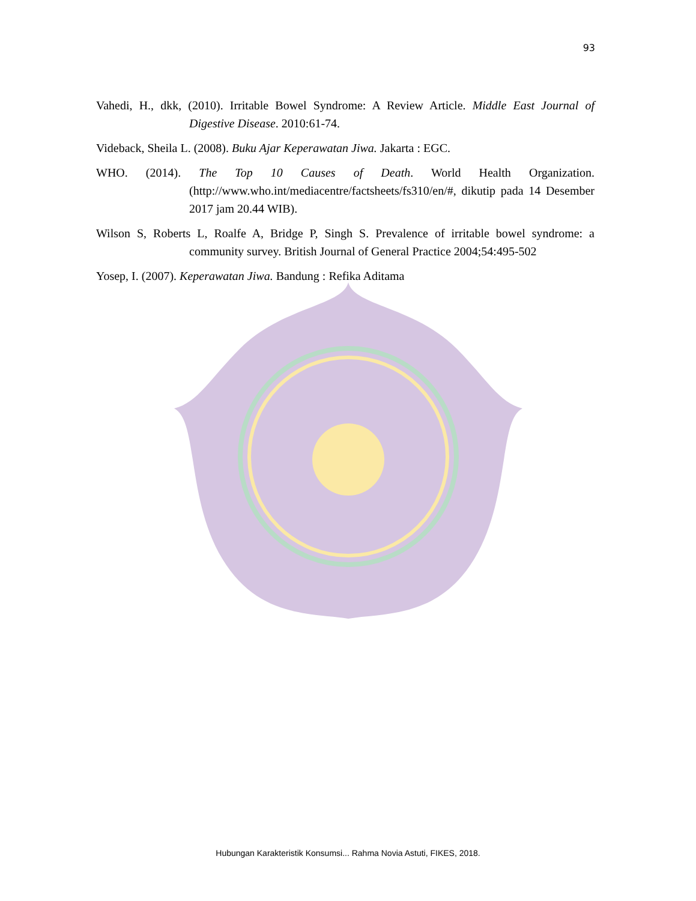93
Vahedi, H., dkk, (2010). Irritable Bowel Syndrome: A Review Article. Middle East Journal of Digestive Disease. 2010:61-74.
Videback, Sheila L. (2008). Buku Ajar Keperawatan Jiwa. Jakarta : EGC.
WHO. (2014). The Top 10 Causes of Death. World Health Organization. (http://www.who.int/mediacentre/factsheets/fs310/en/#, dikutip pada 14 Desember 2017 jam 20.44 WIB).
Wilson S, Roberts L, Roalfe A, Bridge P, Singh S. Prevalence of irritable bowel syndrome: a community survey. British Journal of General Practice 2004;54:495-502
Yosep, I. (2007). Keperawatan Jiwa. Bandung : Refika Aditama
Hubungan Karakteristik Konsumsi... Rahma Novia Astuti, FIKES, 2018.